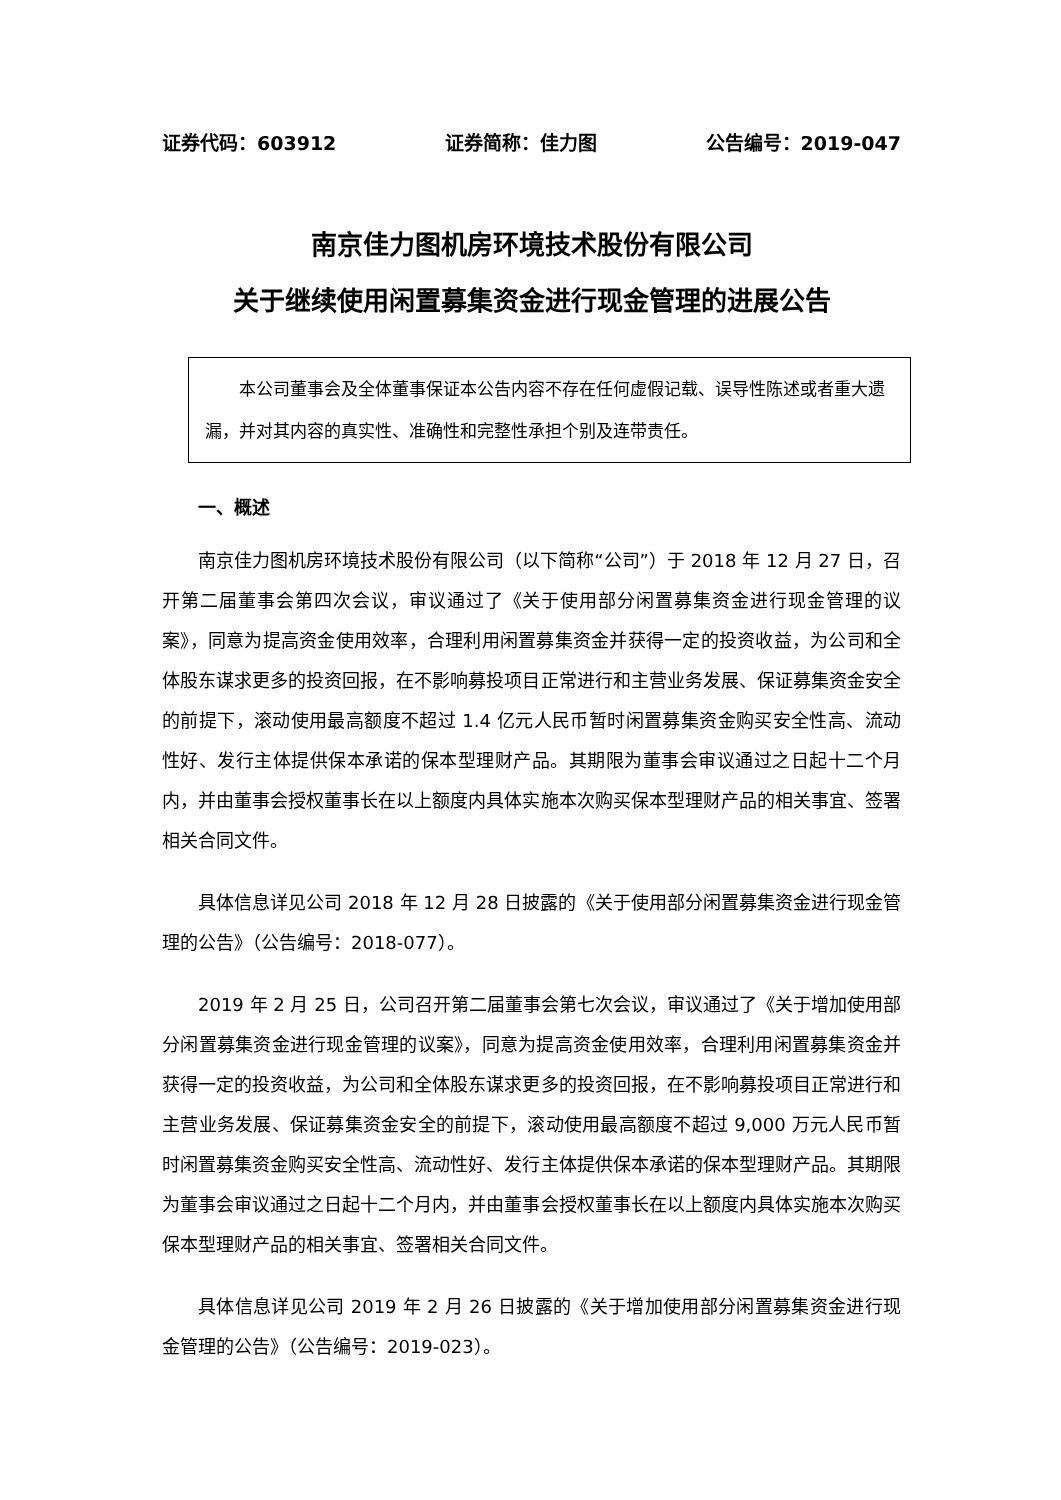证券代码：603912 证券简称：佳力图 公告编号：2019-047
南京佳力图机房环境技术股份有限公司
关于继续使用闲置募集资金进行现金管理的进展公告
本公司董事会及全体董事保证本公告内容不存在任何虚假记载、误导性陈述或者重大遗漏，并对其内容的真实性、准确性和完整性承担个别及连带责任。
一、概述
南京佳力图机房环境技术股份有限公司（以下简称“公司”）于 2018 年 12 月 27 日，召开第二届董事会第四次会议，审议通过了《关于使用部分闲置募集资金进行现金管理的议案》，同意为提高资金使用效率，合理利用闲置募集资金并获得一定的投资收益，为公司和全体股东谋求更多的投资回报，在不影响募投项目正常进行和主营业务发展、保证募集资金安全的前提下，滚动使用最高额度不超过 1.4 亿元人民币暂时闲置募集资金购买安全性高、流动性好、发行主体提供保本承诺的保本型理财产品。其期限为董事会审议通过之日起十二个月内，并由董事会授权董事长在以上额度内具体实施本次购买保本型理财产品的相关事宜、签署相关合同文件。
具体信息详见公司 2018 年 12 月 28 日披露的《关于使用部分闲置募集资金进行现金管理的公告》（公告编号：2018-077）。
2019 年 2 月 25 日，公司召开第二届董事会第七次会议，审议通过了《关于增加使用部分闲置募集资金进行现金管理的议案》，同意为提高资金使用效率，合理利用闲置募集资金并获得一定的投资收益，为公司和全体股东谋求更多的投资回报，在不影响募投项目正常进行和主营业务发展、保证募集资金安全的前提下，滚动使用最高额度不超过 9,000 万元人民币暂时闲置募集资金购买安全性高、流动性好、发行主体提供保本承诺的保本型理财产品。其期限为董事会审议通过之日起十二个月内，并由董事会授权董事长在以上额度内具体实施本次购买保本型理财产品的相关事宜、签署相关合同文件。
具体信息详见公司 2019 年 2 月 26 日披露的《关于增加使用部分闲置募集资金进行现金管理的公告》（公告编号：2019-023）。